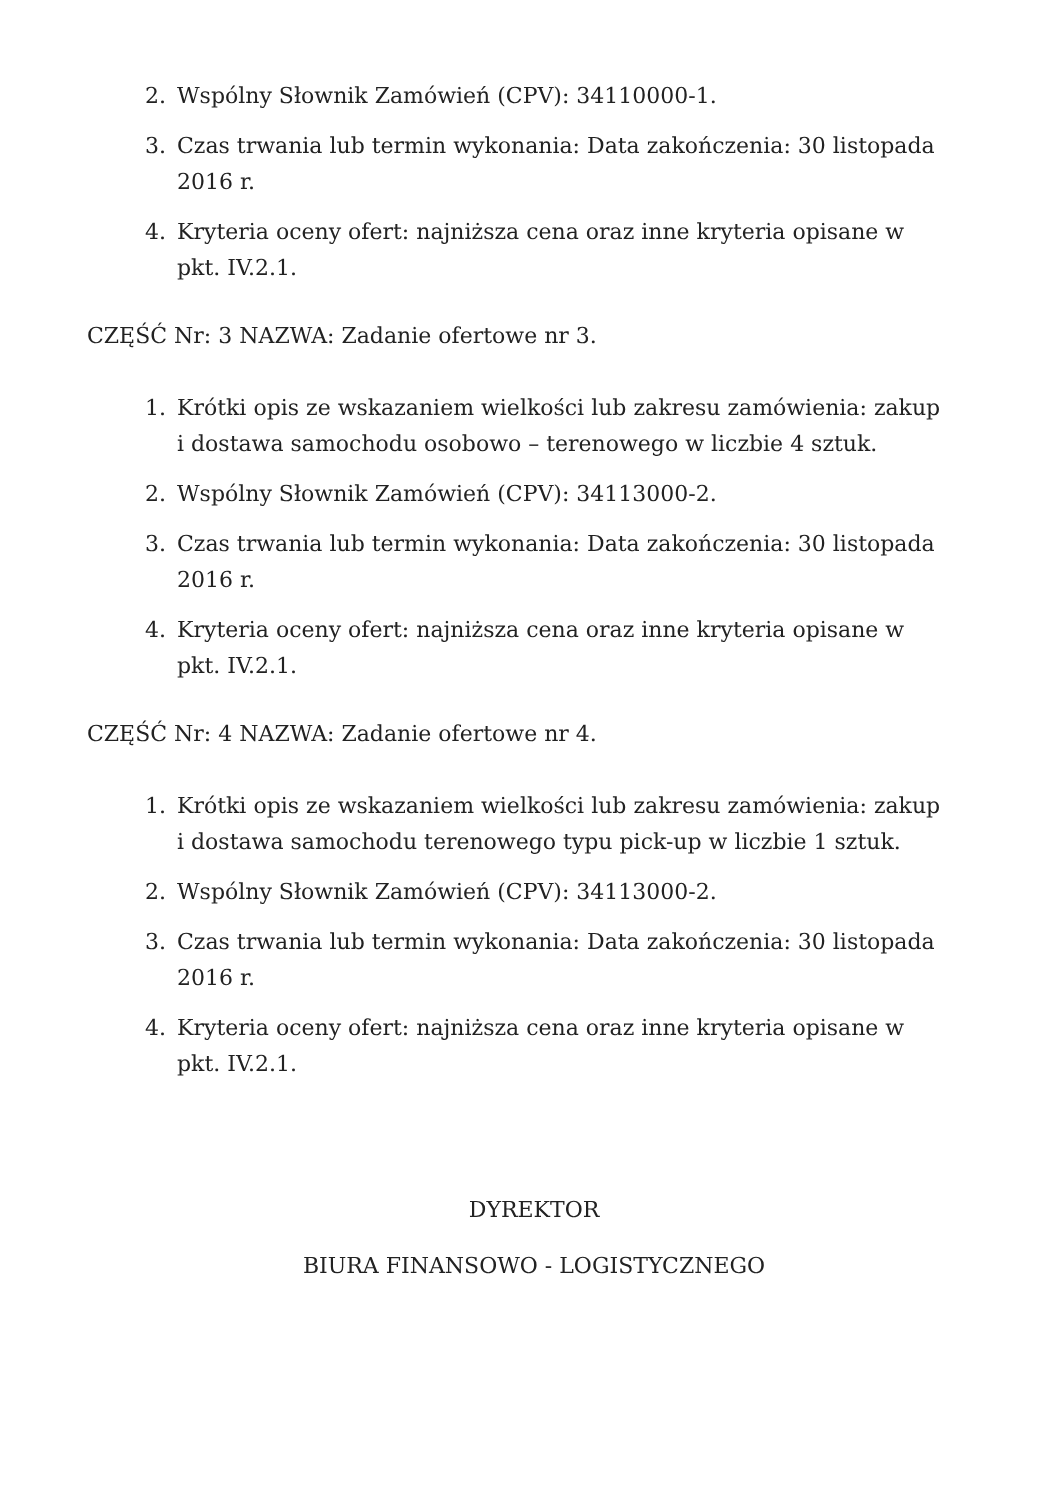2. Wspólny Słownik Zamówień (CPV): 34110000-1.
3. Czas trwania lub termin wykonania: Data zakończenia: 30 listopada 2016 r.
4. Kryteria oceny ofert: najniższa cena oraz inne kryteria opisane w pkt. IV.2.1.
CZĘŚĆ Nr: 3 NAZWA: Zadanie ofertowe nr 3.
1. Krótki opis ze wskazaniem wielkości lub zakresu zamówienia: zakup i dostawa samochodu osobowo – terenowego w liczbie 4 sztuk.
2. Wspólny Słownik Zamówień (CPV): 34113000-2.
3. Czas trwania lub termin wykonania: Data zakończenia: 30 listopada 2016 r.
4. Kryteria oceny ofert: najniższa cena oraz inne kryteria opisane w pkt. IV.2.1.
CZĘŚĆ Nr: 4 NAZWA: Zadanie ofertowe nr 4.
1. Krótki opis ze wskazaniem wielkości lub zakresu zamówienia: zakup i dostawa samochodu terenowego typu pick-up w liczbie 1 sztuk.
2. Wspólny Słownik Zamówień (CPV): 34113000-2.
3. Czas trwania lub termin wykonania: Data zakończenia: 30 listopada 2016 r.
4. Kryteria oceny ofert: najniższa cena oraz inne kryteria opisane w pkt. IV.2.1.
DYREKTOR
BIURA FINANSOWO - LOGISTYCZNEGO